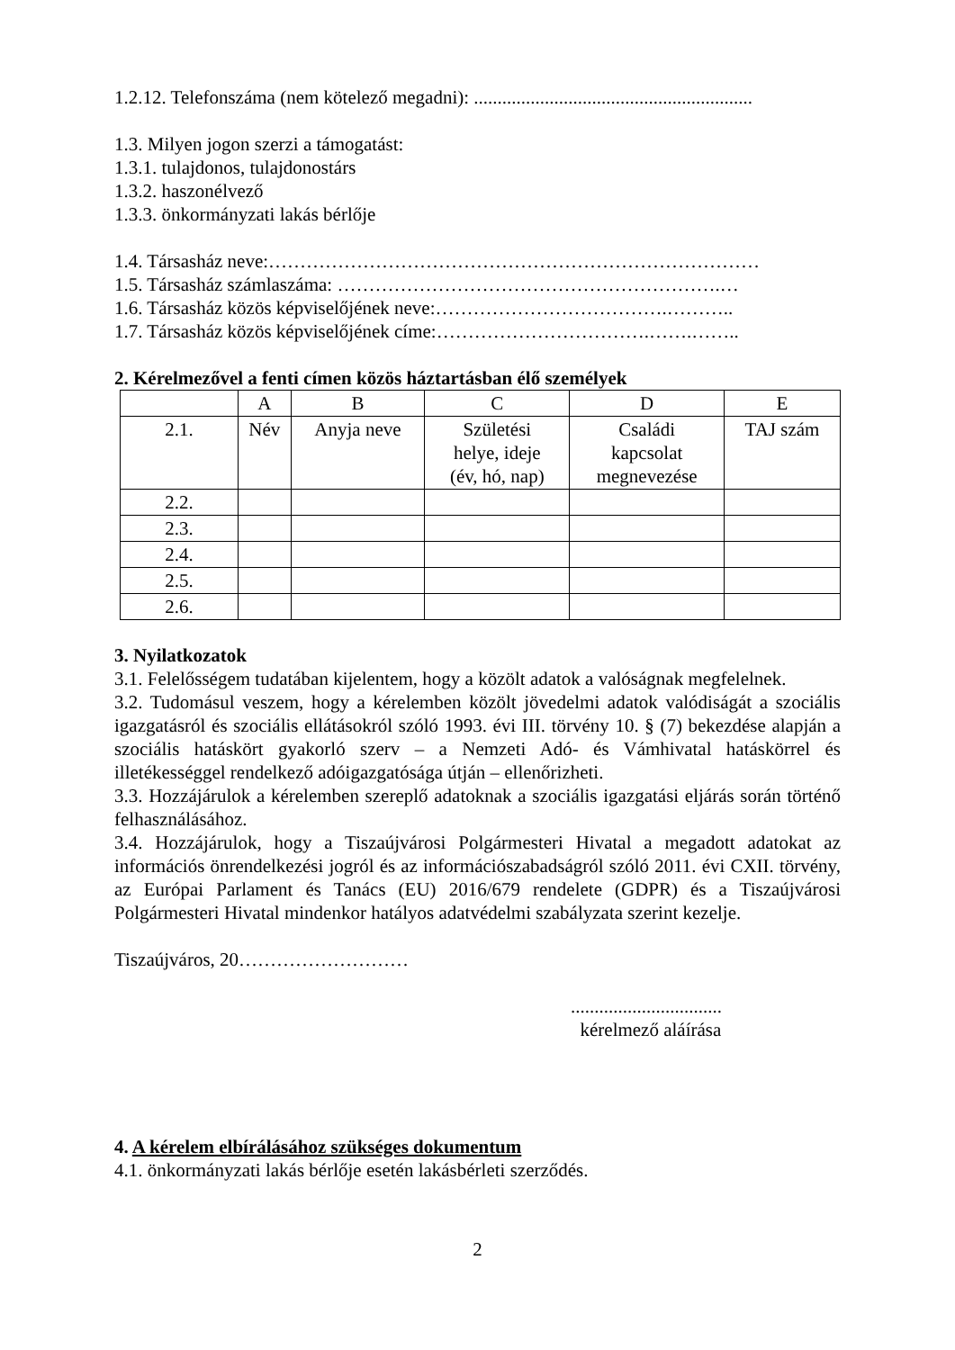1.2.12. Telefonszáma (nem kötelező megadni): ...........................................................
1.3. Milyen jogon szerzi a támogatást:
1.3.1. tulajdonos, tulajdonostárs
1.3.2. haszonélvező
1.3.3. önkormányzati lakás bérlője
1.4. Társasház neve:……………………………………………………………………
1.5. Társasház számlaszáma: …………………………………………………….…
1.6. Társasház közös képviselőjének neve:……………………………….………..
1.7. Társasház közös képviselőjének címe:…………………………….…….……..
2. Kérelmezővel a fenti címen közös háztartásban élő személyek
| | A | B | C | D | E |
| 2.1. | Név | Anyja neve | Születési helye, ideje (év, hó, nap) | Családi kapcsolat megnevezése | TAJ szám |
| 2.2. | | | | | |
| 2.3. | | | | | |
| 2.4. | | | | | |
| 2.5. | | | | | |
| 2.6. | | | | | |
3. Nyilatkozatok
3.1. Felelősségem tudatában kijelentem, hogy a közölt adatok a valóságnak megfelelnek.
3.2. Tudomásul veszem, hogy a kérelemben közölt jövedelmi adatok valódiságát a szociális igazgatásról és szociális ellátásokról szóló 1993. évi III. törvény 10. § (7) bekezdése alapján a szociális hatáskört gyakorló szerv – a Nemzeti Adó- és Vámhivatal hatáskörrel és illetékességgel rendelkező adóigazgatósága útján – ellenőrizheti.
3.3. Hozzájárulok a kérelemben szereplő adatoknak a szociális igazgatási eljárás során történő felhasználásához.
3.4. Hozzájárulok, hogy a Tiszaújvárosi Polgármesteri Hivatal a megadott adatokat az információs önrendelkezési jogról és az információszabadságról szóló 2011. évi CXII. törvény, az Európai Parlament és Tanács (EU) 2016/679 rendelete (GDPR) és a Tiszaújvárosi Polgármesteri Hivatal mindenkor hatályos adatvédelmi szabályzata szerint kezelje.
Tiszaújváros, 20………………………
................................
kérelmező aláírása
4. A kérelem elbírálásához szükséges dokumentum
4.1. önkormányzati lakás bérlője esetén lakásbérleti szerződés.
2